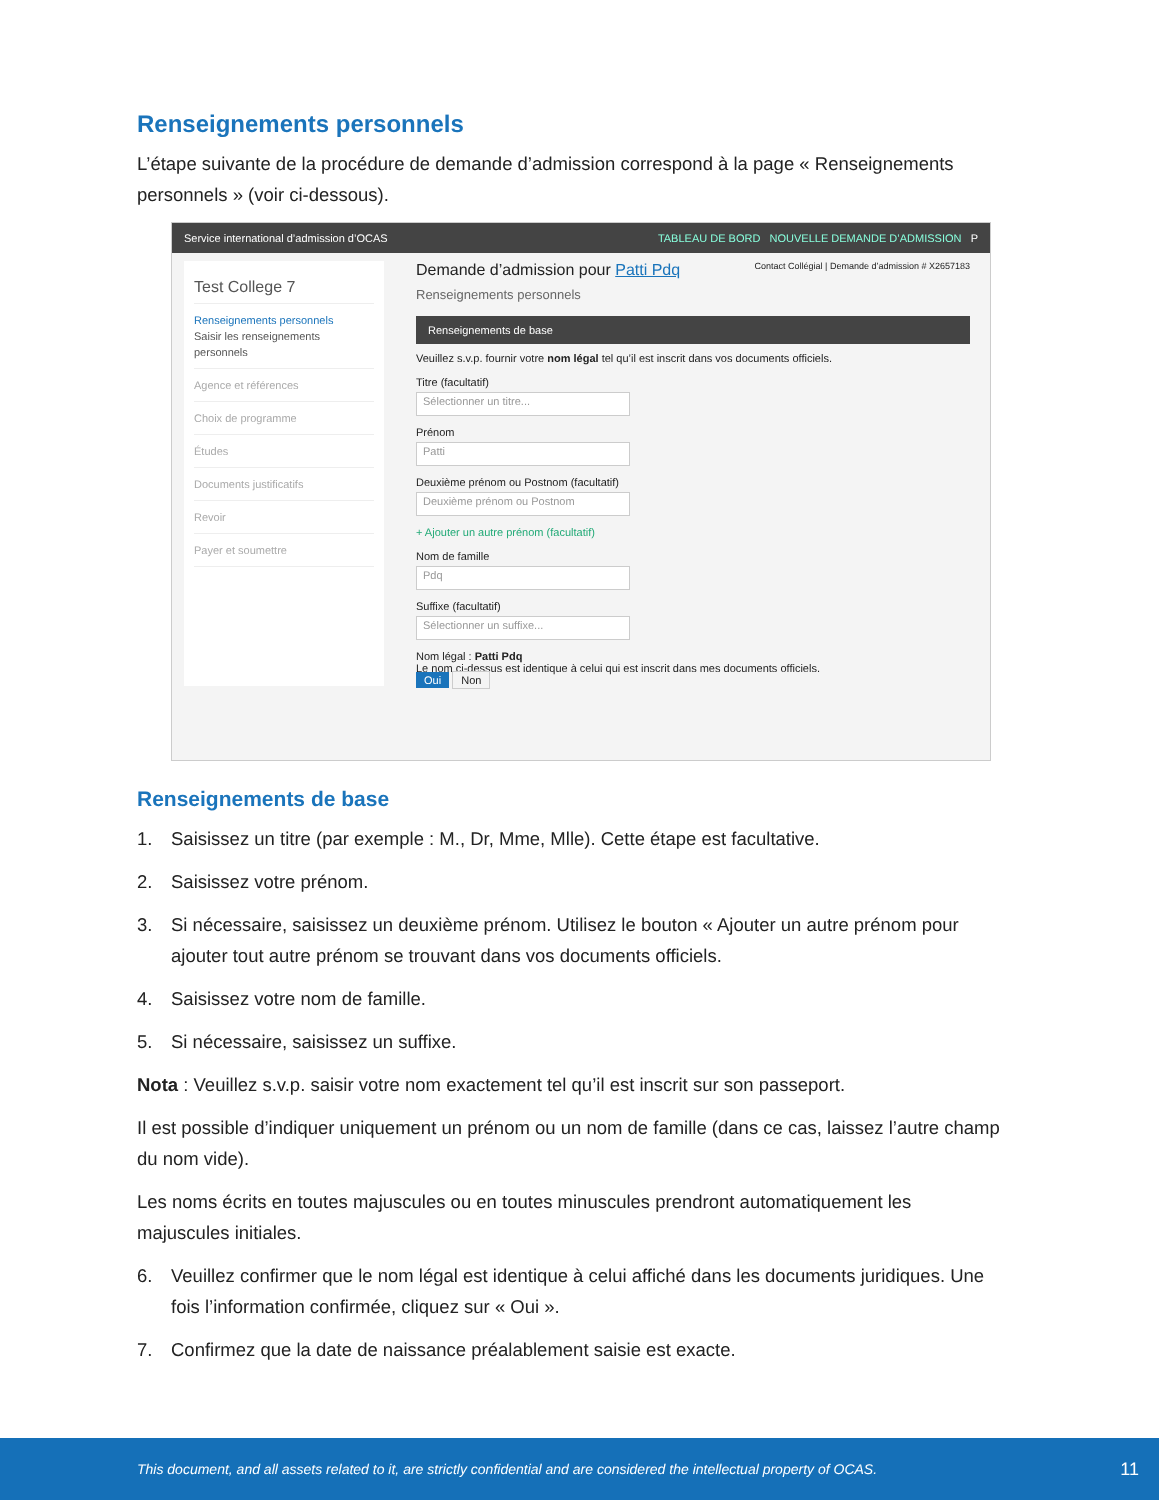Renseignements personnels
L’étape suivante de la procédure de demande d’admission correspond à la page « Renseignements personnels » (voir ci-dessous).
Service international d’admission d’OCAS TABLEAU DE BORD NOUVELLE DEMANDE D’ADMISSION P
Test College 7
Renseignements personnels
Saisir les renseignements personnels
Agence et références
Choix de programme
Études
Documents justificatifs
Revoir
Payer et soumettre
Demande d’admission pour Patti Pdq Contact Collégial | Demande d’admission # X2657183
Renseignements personnels
Renseignements de base
Veuillez s.v.p. fournir votre nom légal tel qu’il est inscrit dans vos documents officiels.
Titre (facultatif)
Sélectionner un titre...
Prénom
Patti
Deuxième prénom ou Postnom (facultatif)
Deuxième prénom ou Postnom
+ Ajouter un autre prénom (facultatif)
Nom de famille
Pdq
Suffixe (facultatif)
Sélectionner un suffixe...
Nom légal : Patti Pdq
Le nom ci-dessus est identique à celui qui est inscrit dans mes documents officiels.
Oui Non
Renseignements de base
1. Saisissez un titre (par exemple : M., Dr, Mme, Mlle). Cette étape est facultative.
2. Saisissez votre prénom.
3. Si nécessaire, saisissez un deuxième prénom. Utilisez le bouton « Ajouter un autre prénom pour ajouter tout autre prénom se trouvant dans vos documents officiels.
4. Saisissez votre nom de famille.
5. Si nécessaire, saisissez un suffixe.
Nota : Veuillez s.v.p. saisir votre nom exactement tel qu’il est inscrit sur son passeport.
Il est possible d’indiquer uniquement un prénom ou un nom de famille (dans ce cas, laissez l’autre champ du nom vide).
Les noms écrits en toutes majuscules ou en toutes minuscules prendront automatiquement les majuscules initiales.
6. Veuillez confirmer que le nom légal est identique à celui affiché dans les documents juridiques. Une fois l’information confirmée, cliquez sur « Oui ».
7. Confirmez que la date de naissance préalablement saisie est exacte.
This document, and all assets related to it, are strictly confidential and are considered the intellectual property of OCAS. 11